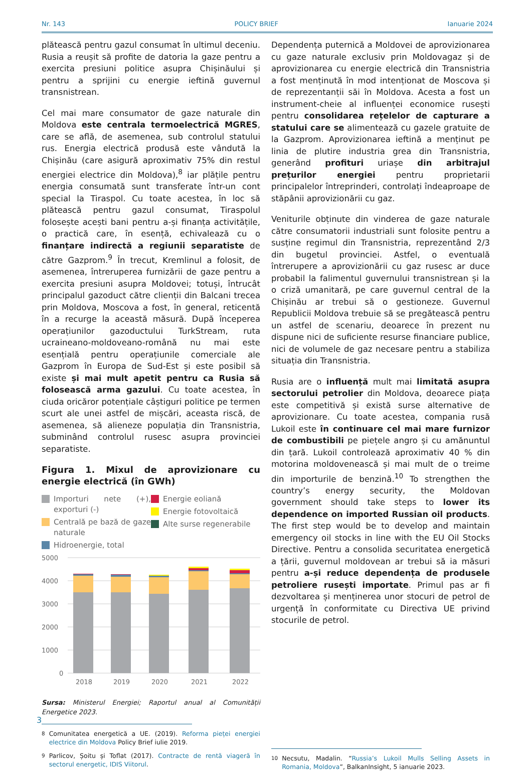Nr. 143 POLICY BRIEF Ianuarie 2024
plătească pentru gazul consumat în ultimul deceniu. Rusia a reușit să profite de datoria la gaze pentru a exercita presiuni politice asupra Chișinăului și pentru a sprijini cu energie ieftină guvernul transnistrean.
Cel mai mare consumator de gaze naturale din Moldova este centrala termoelectrică MGRES, care se află, de asemenea, sub controlul statului rus. Energia electrică produsă este vândută la Chișinău (care asigură aproximativ 75% din restul energiei electrice din Moldova),<sup>8</sup> iar plățile pentru energia consumată sunt transferate într-un cont special la Tiraspol. Cu toate acestea, în loc să plătească pentru gazul consumat, Tiraspolul folosește acești bani pentru a-și finanța activitățile, o practică care, în esență, echivalează cu o finanțare indirectă a regiunii separatiste de către Gazprom.<sup>9</sup> În trecut, Kremlinul a folosit, de asemenea, întreruperea furnizării de gaze pentru a exercita presiuni asupra Moldovei; totuși, întrucât principalul gazoduct către clienții din Balcani trecea prin Moldova, Moscova a fost, în general, reticentă în a recurge la această măsură. După începerea operațiunilor gazoductului TurkStream, ruta ucraineano-moldoveano-română nu mai este esențială pentru operațiunile comerciale ale Gazprom în Europa de Sud-Est și este posibil să existe și mai mult apetit pentru ca Rusia să folosească arma gazului. Cu toate acestea, în ciuda oricăror potențiale câștiguri politice pe termen scurt ale unei astfel de mișcări, aceasta riscă, de asemenea, să alieneze populația din Transnistria, subminând controlul rusesc asupra provinciei separatiste.
Figura 1. Mixul de aprovizionare cu energie electrică (în GWh)
Importuri nete (+), exporturi (-)
Centrală pe bază de gaze naturale
Hidroenergie, total
Energie eoliană
Energie fotovoltaică
Alte surse regenerabile
5000
4000
3000
2000
1000
0
2018
2019
2020
2021
2022
Sursa: Ministerul Energiei; Raportul anual al Comunității Energetice 2023.
<sup>8</sup> Comunitatea energetică a UE. (2019). Reforma pieței energiei electrice din Moldova Policy Brief iulie 2019.
<sup>9</sup> Parlicov, Șoitu și Toflat (2017). Contracte de rentă viageră în sectorul energetic, IDIS Viitorul.
Dependența puternică a Moldovei de aprovizionarea cu gaze naturale exclusiv prin Moldovagaz și de aprovizionarea cu energie electrică din Transnistria a fost menținută în mod intenționat de Moscova și de reprezentanții săi în Moldova. Acesta a fost un instrument-cheie al influenței economice rusești pentru consolidarea rețelelor de capturare a statului care se alimentează cu gazele gratuite de la Gazprom. Aprovizionarea ieftină a menținut pe linia de plutire industria grea din Transnistria, generând profituri uriașe din arbitrajul prețurilor energiei pentru proprietarii principalelor întreprinderi, controlați îndeaproape de stăpânii aprovizionării cu gaz.
Veniturile obținute din vinderea de gaze naturale către consumatorii industriali sunt folosite pentru a susține regimul din Transnistria, reprezentând 2/3 din bugetul provinciei. Astfel, o eventuală întrerupere a aprovizionării cu gaz rusesc ar duce probabil la falimentul guvernului transnistrean și la o criză umanitară, pe care guvernul central de la Chișinău ar trebui să o gestioneze. Guvernul Republicii Moldova trebuie să se pregătească pentru un astfel de scenariu, deoarece în prezent nu dispune nici de suficiente resurse financiare publice, nici de volumele de gaz necesare pentru a stabiliza situația din Transnistria.
Rusia are o influență mult mai limitată asupra sectorului petrolier din Moldova, deoarece piața este competitivă și există surse alternative de aprovizionare. Cu toate acestea, compania rusă Lukoil este în continuare cel mai mare furnizor de combustibili pe piețele angro și cu amănuntul din țară. Lukoil controlează aproximativ 40 % din motorina moldovenească și mai mult de o treime din importurile de benzină.<sup>10</sup> To strengthen the country’s energy security, the Moldovan government should take steps to lower its dependence on imported Russian oil products. The first step would be to develop and maintain emergency oil stocks in line with the EU Oil Stocks Directive. Pentru a consolida securitatea energetică a țării, guvernul moldovean ar trebui să ia măsuri pentru a-și reduce dependența de produsele petroliere rusești importate. Primul pas ar fi dezvoltarea și menținerea unor stocuri de petrol de urgență în conformitate cu Directiva UE privind stocurile de petrol.
<sup>10</sup> Necsutu, Madalin. “Russia’s Lukoil Mulls Selling Assets in Romania, Moldova”, BalkanInsight, 5 ianuarie 2023.
3